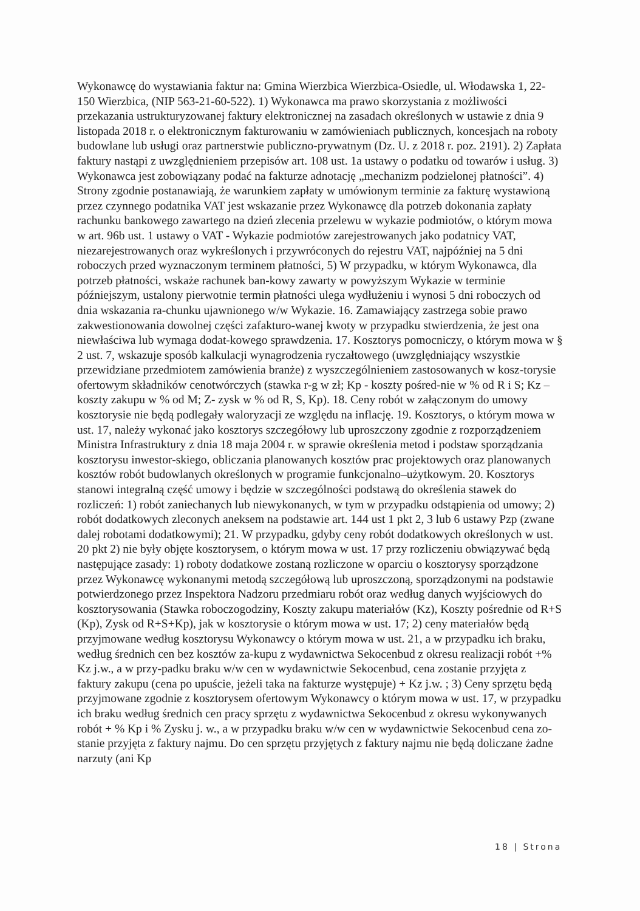Wykonawcę do wystawiania faktur na: Gmina Wierzbica Wierzbica-Osiedle, ul. Włodawska 1, 22-150 Wierzbica, (NIP 563-21-60-522). 1) Wykonawca ma prawo skorzystania z możliwości przekazania ustrukturyzowanej faktury elektronicznej na zasadach określonych w ustawie z dnia 9 listopada 2018 r. o elektronicznym fakturowaniu w zamówieniach publicznych, koncesjach na roboty budowlane lub usługi oraz partnerstwie publiczno-prywatnym (Dz. U. z 2018 r. poz. 2191). 2) Zapłata faktury nastąpi z uwzględnieniem przepisów art. 108 ust. 1a ustawy o podatku od towarów i usług. 3) Wykonawca jest zobowiązany podać na fakturze adnotację „mechanizm podzielonej płatności”. 4) Strony zgodnie postanawiają, że warunkiem zapłaty w umówionym terminie za fakturę wystawioną przez czynnego podatnika VAT jest wskazanie przez Wykonawcę dla potrzeb dokonania zapłaty rachunku bankowego zawartego na dzień zlecenia przelewu w wykazie podmiotów, o którym mowa w art. 96b ust. 1 ustawy o VAT - Wykazie podmiotów zarejestrowanych jako podatnicy VAT, niezarejestrowanych oraz wykreślonych i przywróconych do rejestru VAT, najpóźniej na 5 dni roboczych przed wyznaczonym terminem płatności, 5) W przypadku, w którym Wykonawca, dla potrzeb płatności, wskaże rachunek ban-kowy zawarty w powyższym Wykazie w terminie późniejszym, ustalony pierwotnie termin płatności ulega wydłużeniu i wynosi 5 dni roboczych od dnia wskazania ra-chunku ujawnionego w/w Wykazie. 16. Zamawiający zastrzega sobie prawo zakwestionowania dowolnej części zafakturo-wanej kwoty w przypadku stwierdzenia, że jest ona niewłaściwa lub wymaga dodat-kowego sprawdzenia. 17. Kosztorys pomocniczy, o którym mowa w § 2 ust. 7, wskazuje sposób kalkulacji wynagrodzenia ryczałtowego (uwzględniający wszystkie przewidziane przedmiotem zamówienia branże) z wyszczególnieniem zastosowanych w kosz-torysie ofertowym składników cenotwórczych (stawka r-g w zł; Kp - koszty pośred-nie w % od R i S; Kz – koszty zakupu w % od M; Z- zysk w % od R, S, Kp). 18. Ceny robót w załączonym do umowy kosztorysie nie będą podlegały waloryzacji ze względu na inflację. 19. Kosztorys, o którym mowa w ust. 17, należy wykonać jako kosztorys szczegółowy lub uproszczony zgodnie z rozporządzeniem Ministra Infrastruktury z dnia 18 maja 2004 r. w sprawie określenia metod i podstaw sporządzania kosztorysu inwestor-skiego, obliczania planowanych kosztów prac projektowych oraz planowanych kosztów robót budowlanych określonych w programie funkcjonalno–użytkowym. 20. Kosztorys stanowi integralną część umowy i będzie w szczególności podstawą do określenia stawek do rozliczeń: 1) robót zaniechanych lub niewykonanych, w tym w przypadku odstąpienia od umowy; 2) robót dodatkowych zleconych aneksem na podstawie art. 144 ust 1 pkt 2, 3 lub 6 ustawy Pzp (zwane dalej robotami dodatkowymi); 21. W przypadku, gdyby ceny robót dodatkowych określonych w ust. 20 pkt 2) nie były objęte kosztorysem, o którym mowa w ust. 17 przy rozliczeniu obwiązywać będą następujące zasady: 1) roboty dodatkowe zostaną rozliczone w oparciu o kosztorysy sporządzone przez Wykonawcę wykonanymi metodą szczegółową lub uproszczoną, sporządzonymi na podstawie potwierdzonego przez Inspektora Nadzoru przedmiaru robót oraz według danych wyjściowych do kosztorysowania (Stawka roboczogodziny, Koszty zakupu materiałów (Kz), Koszty pośrednie od R+S (Kp), Zysk od R+S+Kp), jak w kosztorysie o którym mowa w ust. 17; 2) ceny materiałów będą przyjmowane według kosztorysu Wykonawcy o którym mowa w ust. 21, a w przypadku ich braku, według średnich cen bez kosztów za-kupu z wydawnictwa Sekocenbud z okresu realizacji robót +% Kz j.w., a w przy-padku braku w/w cen w wydawnictwie Sekocenbud, cena zostanie przyjęta z faktury zakupu (cena po upuście, jeżeli taka na fakturze występuje) + Kz j.w. ; 3) Ceny sprzętu będą przyjmowane zgodnie z kosztorysem ofertowym Wykonawcy o którym mowa w ust. 17, w przypadku ich braku według średnich cen pracy sprzętu z wydawnictwa Sekocenbud z okresu wykonywanych robót + % Kp i % Zysku j. w., a w przypadku braku w/w cen w wydawnictwie Sekocenbud cena zo-stanie przyjęta z faktury najmu. Do cen sprzętu przyjętych z faktury najmu nie będą doliczane żadne narzuty (ani Kp
18 | Strona